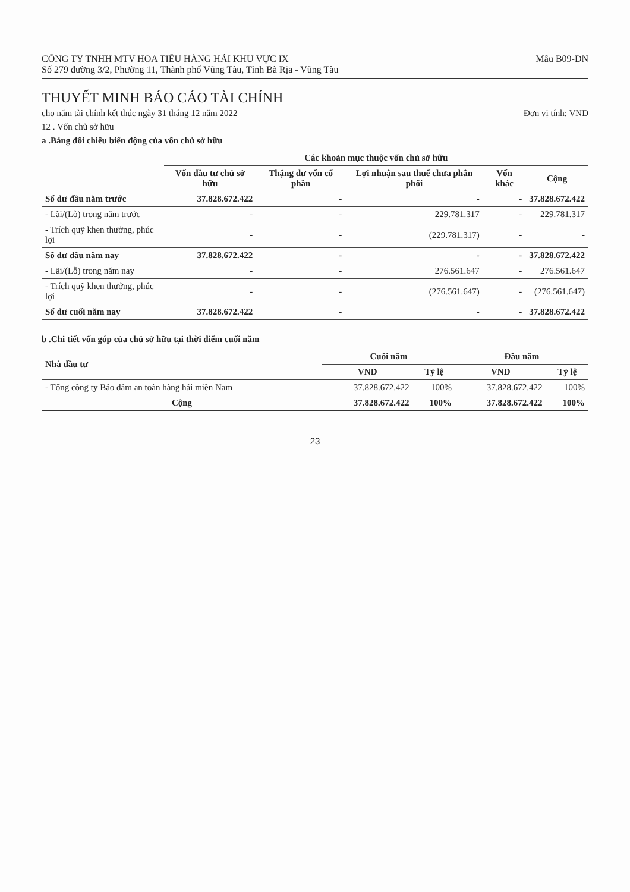CÔNG TY TNHH MTV HOA TIÊU HÀNG HẢI KHU VỰC IX
Số 279 đường 3/2, Phường 11, Thành phố Vũng Tàu, Tỉnh Bà Rịa - Vũng Tàu
Mẫu B09-DN
THUYẾT MINH BÁO CÁO TÀI CHÍNH
cho năm tài chính kết thúc ngày 31 tháng 12 năm 2022 Đơn vị tính: VND
12 . Vốn chủ sở hữu
a .Bảng đối chiếu biến động của vốn chủ sở hữu
| | Các khoản mục thuộc vốn chủ sở hữu | | | | |
| --- | --- | --- | --- | --- | --- |
| | Vốn đầu tư chủ sở hữu | Thặng dư vốn cổ phần | Lợi nhuận sau thuế chưa phân phối | Vốn khác | Cộng |
| Số dư đầu năm trước | 37.828.672.422 | - | - | - | 37.828.672.422 |
| - Lãi/(Lỗ) trong năm trước | - | - | 229.781.317 | - | 229.781.317 |
| - Trích quỹ khen thưởng, phúc lợi | - | - | (229.781.317) | - | - |
| Số dư đầu năm nay | 37.828.672.422 | - | - | - | 37.828.672.422 |
| - Lãi/(Lỗ) trong năm nay | - | - | 276.561.647 | - | 276.561.647 |
| - Trích quỹ khen thưởng, phúc lợi | - | - | (276.561.647) | - | (276.561.647) |
| Số dư cuối năm nay | 37.828.672.422 | - | - | - | 37.828.672.422 |
b .Chi tiết vốn góp của chủ sở hữu tại thời điểm cuối năm
| Nhà đầu tư | Cuối năm | | Đầu năm | |
| --- | --- | --- | --- | --- |
| | VND | Tỷ lệ | VND | Tỷ lệ |
| - Tổng công ty Bảo đảm an toàn hàng hải miền Nam | 37.828.672.422 | 100% | 37.828.672.422 | 100% |
| Cộng | 37.828.672.422 | 100% | 37.828.672.422 | 100% |
23